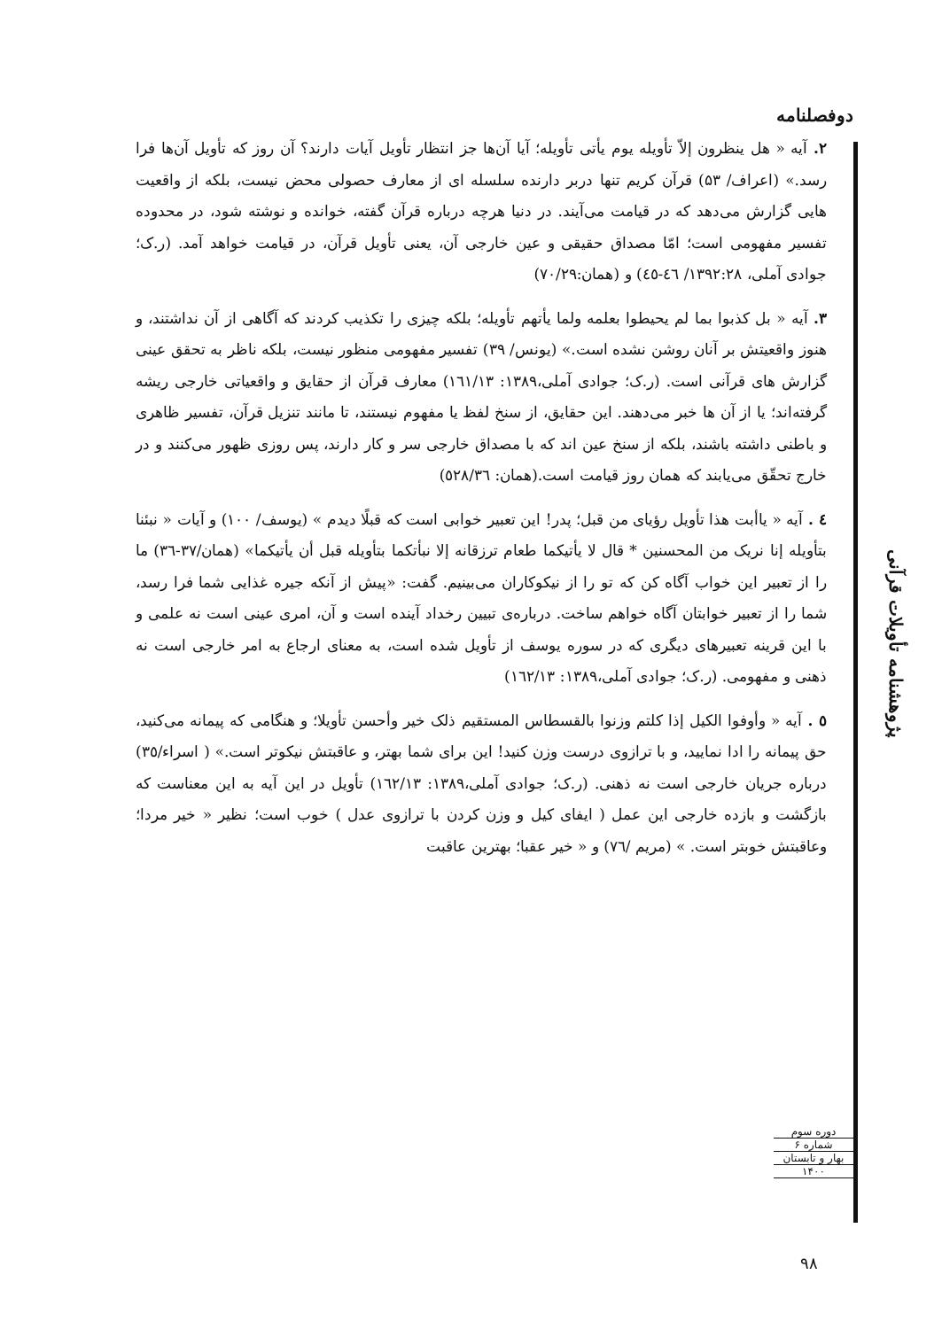دوفصلنامه
۲. آیه « هل ینظرون إلاّ تأویله یوم یأتی تأویله؛ آیا آن‌ها جز انتظار تأویل آیات دارند؟ آن روز که تأویل آن‌ها فرا رسد.» (اعراف/ ۵۳) قرآن کریم تنها دربر دارنده سلسله ای از معارف حصولی محض نیست، بلکه از واقعیت هایی گزارش می‌دهد که در قیامت می‌آیند. در دنیا هرچه درباره قرآن گفته، خوانده و نوشته شود، در محدوده تفسیر مفهومی است؛ امّا مصداق حقیقی و عین خارجی آن، یعنی تأویل قرآن، در قیامت خواهد آمد. (ر.ک؛ جوادی آملی، ۱۳۹۲:۲۸/ ٤٦-٤٥) و (همان:۷۰/۲۹)
۳. آیه « بل کذبوا بما لم یحیطوا بعلمه ولما یأتهم تأویله؛ بلکه چیزی را تکذیب کردند که آگاهی از آن نداشتند، و هنوز واقعیتش بر آنان روشن نشده است.» (یونس/ ۳۹) تفسیر مفهومی منظور نیست، بلکه ناظر به تحقق عینی گزارش های قرآنی است. (ر.ک؛ جوادی آملی،۱۳۸۹: ١٦١/١٣) معارف قرآن از حقایق و واقعیاتی خارجی ریشه گرفته‌اند؛ یا از آن ها خبر می‌دهند. این حقایق، از سنخ لفظ یا مفهوم نیستند، تا مانند تنزیل قرآن، تفسیر ظاهری و باطنی داشته باشند، بلکه از سنخ عین اند که با مصداق خارجی سر و کار دارند، پس روزی ظهور می‌کنند و در خارج تحقّق می‌یابند که همان روز قیامت است.(همان: ٥٢٨/٣٦)
٤ . آیه « یاأبت هذا تأویل رؤیای من قبل؛ پدر! این تعبیر خوابی است که قبلًا دیدم » (یوسف/ ۱۰۰) و آیات « نبئنا بتأویله إنا نریک من المحسنین * قال لا یأتیکما طعام ترزقانه إلا نبأتکما بتأویله قبل أن یأتیکما» (همان/۳۷-۳٦) ما را از تعبیر این خواب آگاه کن که تو را از نیکوکاران می‌بینیم. گفت: «پیش از آنکه جیره غذایی شما فرا رسد، شما را از تعبیر خوابتان آگاه خواهم ساخت. درباره‌ی تبیین رخداد آینده است و آن، امری عینی است نه علمی و با این قرینه تعبیرهای دیگری که در سوره یوسف از تأویل شده است، به معنای ارجاع به امر خارجی است نه ذهنی و مفهومی. (ر.ک؛ جوادی آملی،۱۳۸۹: ١٦٢/١٣)
٥ . آیه « وأوفوا الکیل إذا کلتم وزنوا بالقسطاس المستقیم ذلک خیر وأحسن تأویلا؛ و هنگامی که پیمانه می‌کنید، حق پیمانه را ادا نمایید، و با ترازوی درست وزن کنید! این برای شما بهتر، و عاقبتش نیکوتر است.» ( اسراء/۳٥) درباره جریان خارجی است نه ذهنی. (ر.ک؛ جوادی آملی،۱۳۸۹: ١٦٢/١٣) تأویل در این آیه به این معناست که بازگشت و بازده خارجی این عمل ( ایفای کیل و وزن کردن با ترازوی عدل ) خوب است؛ نظیر « خیر مردا؛ وعاقبتش خوبتر است. » (مریم /٧٦) و « خیر عقبا؛ بهترین عاقبت
پژوهشنامه تأویلات قرآنی
دوره سوم
شماره ۶
بهار و تابستان
۱۴۰۰
۹۸